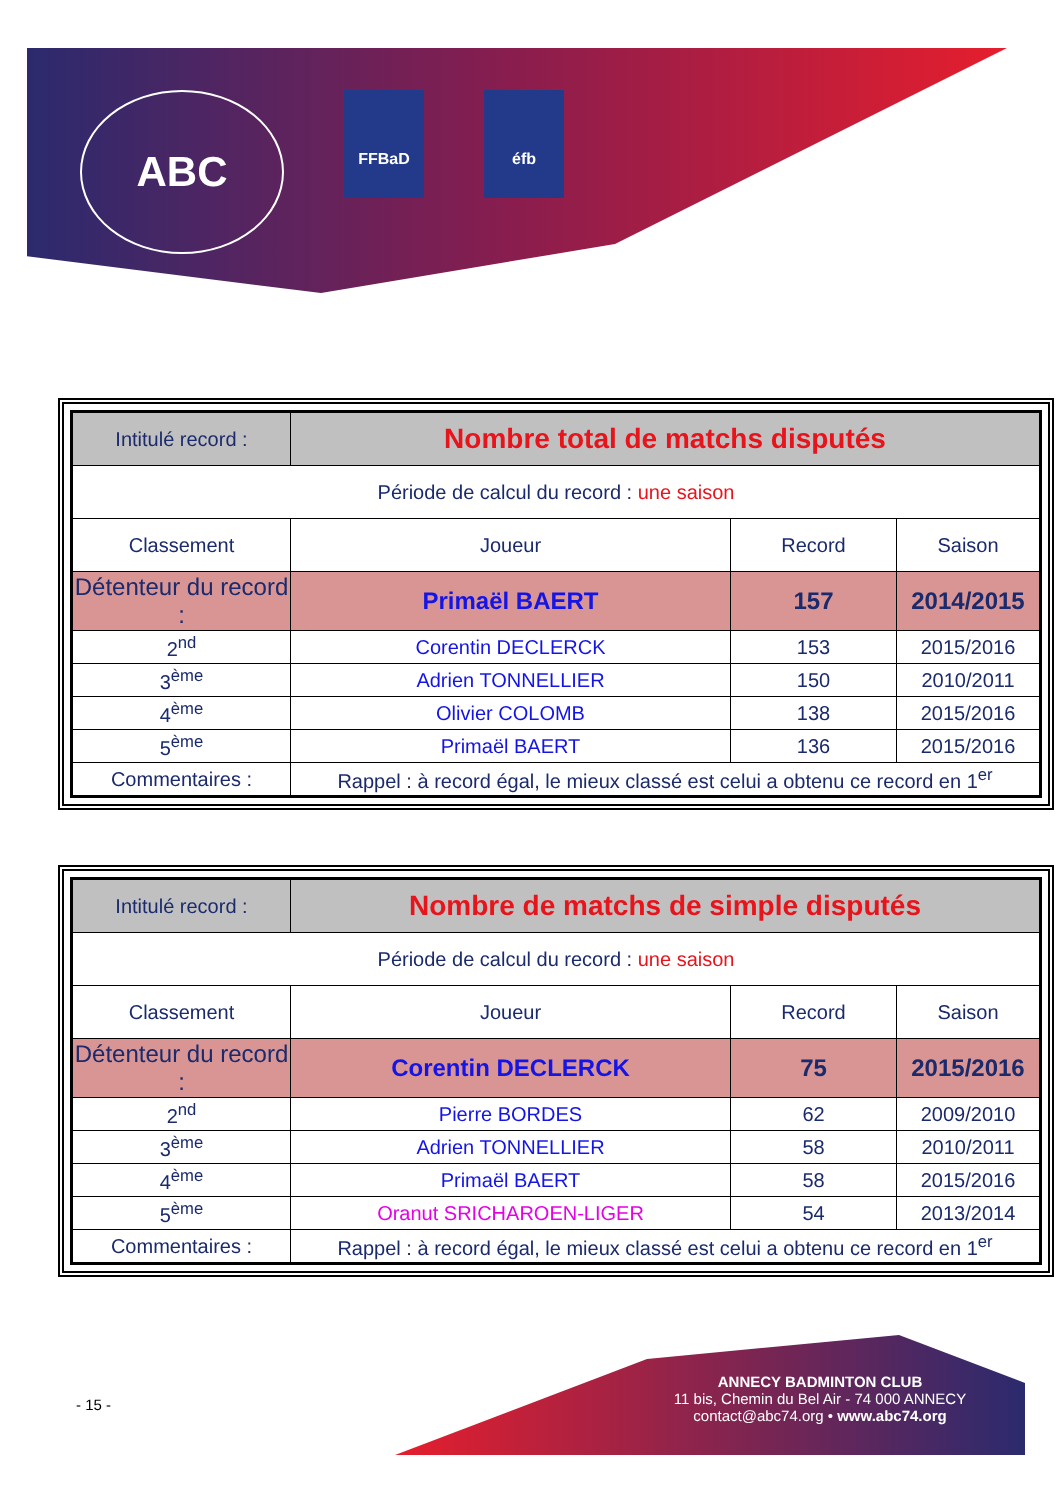ABC
FFBaD éfb
| Intitulé record : | Nombre total de matchs disputés | | |
| Période de calcul du record : une saison | | | |
| Classement | Joueur | Record | Saison |
| Détenteur du record : | Primaël BAERT | 157 | 2014/2015 |
| 2<sup>nd</sup> | Corentin DECLERCK | 153 | 2015/2016 |
| 3<sup>ème</sup> | Adrien TONNELLIER | 150 | 2010/2011 |
| 4<sup>ème</sup> | Olivier COLOMB | 138 | 2015/2016 |
| 5<sup>ème</sup> | Primaël BAERT | 136 | 2015/2016 |
| Commentaires : | Rappel : à record égal, le mieux classé est celui a obtenu ce record en 1<sup>er</sup> | | |
| Intitulé record : | Nombre de matchs de simple disputés | | |
| Période de calcul du record : une saison | | | |
| Classement | Joueur | Record | Saison |
| Détenteur du record : | Corentin DECLERCK | 75 | 2015/2016 |
| 2<sup>nd</sup> | Pierre BORDES | 62 | 2009/2010 |
| 3<sup>ème</sup> | Adrien TONNELLIER | 58 | 2010/2011 |
| 4<sup>ème</sup> | Primaël BAERT | 58 | 2015/2016 |
| 5<sup>ème</sup> | Oranut SRICHAROEN-LIGER | 54 | 2013/2014 |
| Commentaires : | Rappel : à record égal, le mieux classé est celui a obtenu ce record en 1<sup>er</sup> | | |
- 15 -
ANNECY BADMINTON CLUB
11 bis, Chemin du Bel Air - 74 000 ANNECY
contact@abc74.org • www.abc74.org